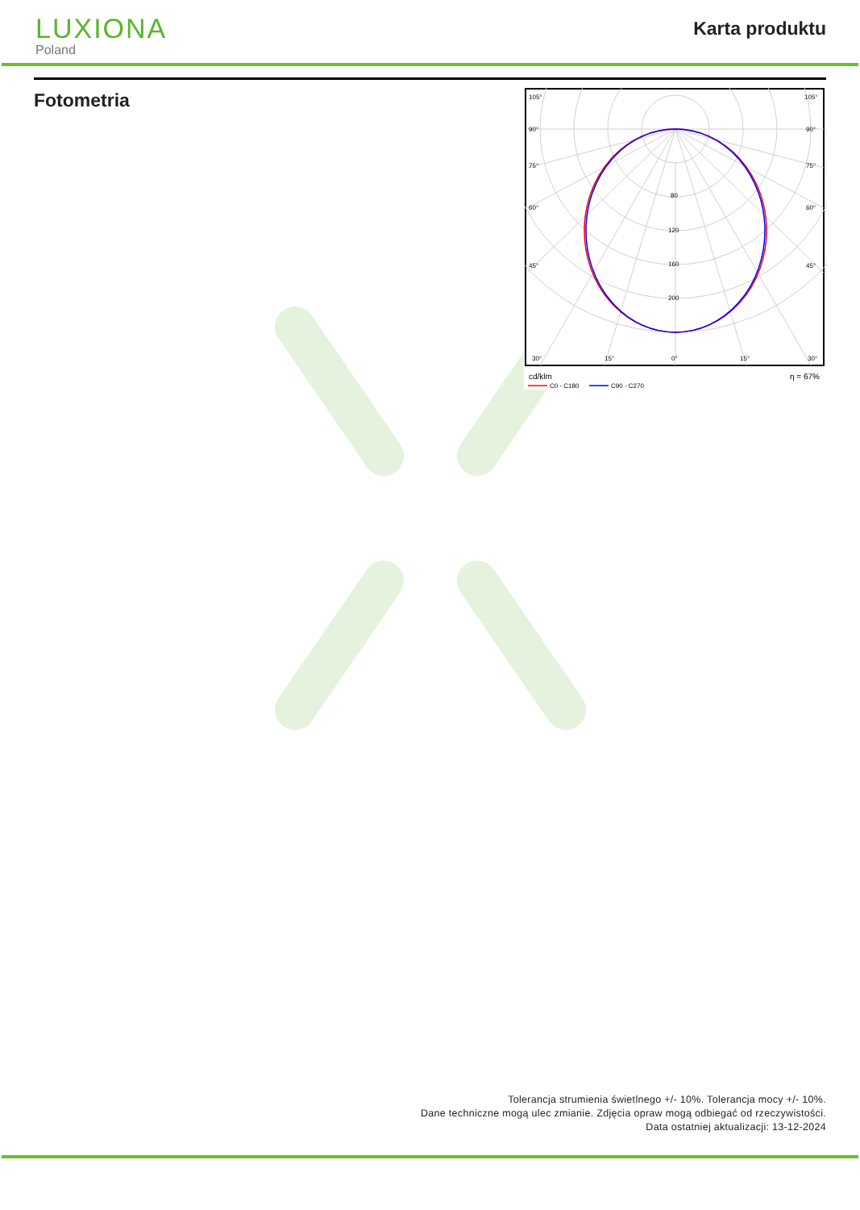LUXIONA
Poland
Karta produktu
Fotometria
105°
105°
90°
90°
75°
75°
60°
60°
45°
45°
30°
15°
0°
15°
30°
80
120
160
200
cd/klm
η = 67%
C0 - C180
C90 - C270
Tolerancja strumienia świetlnego +/- 10%. Tolerancja mocy +/- 10%.
Dane techniczne mogą ulec zmianie. Zdjęcia opraw mogą odbiegać od rzeczywistości.
Data ostatniej aktualizacji: 13-12-2024